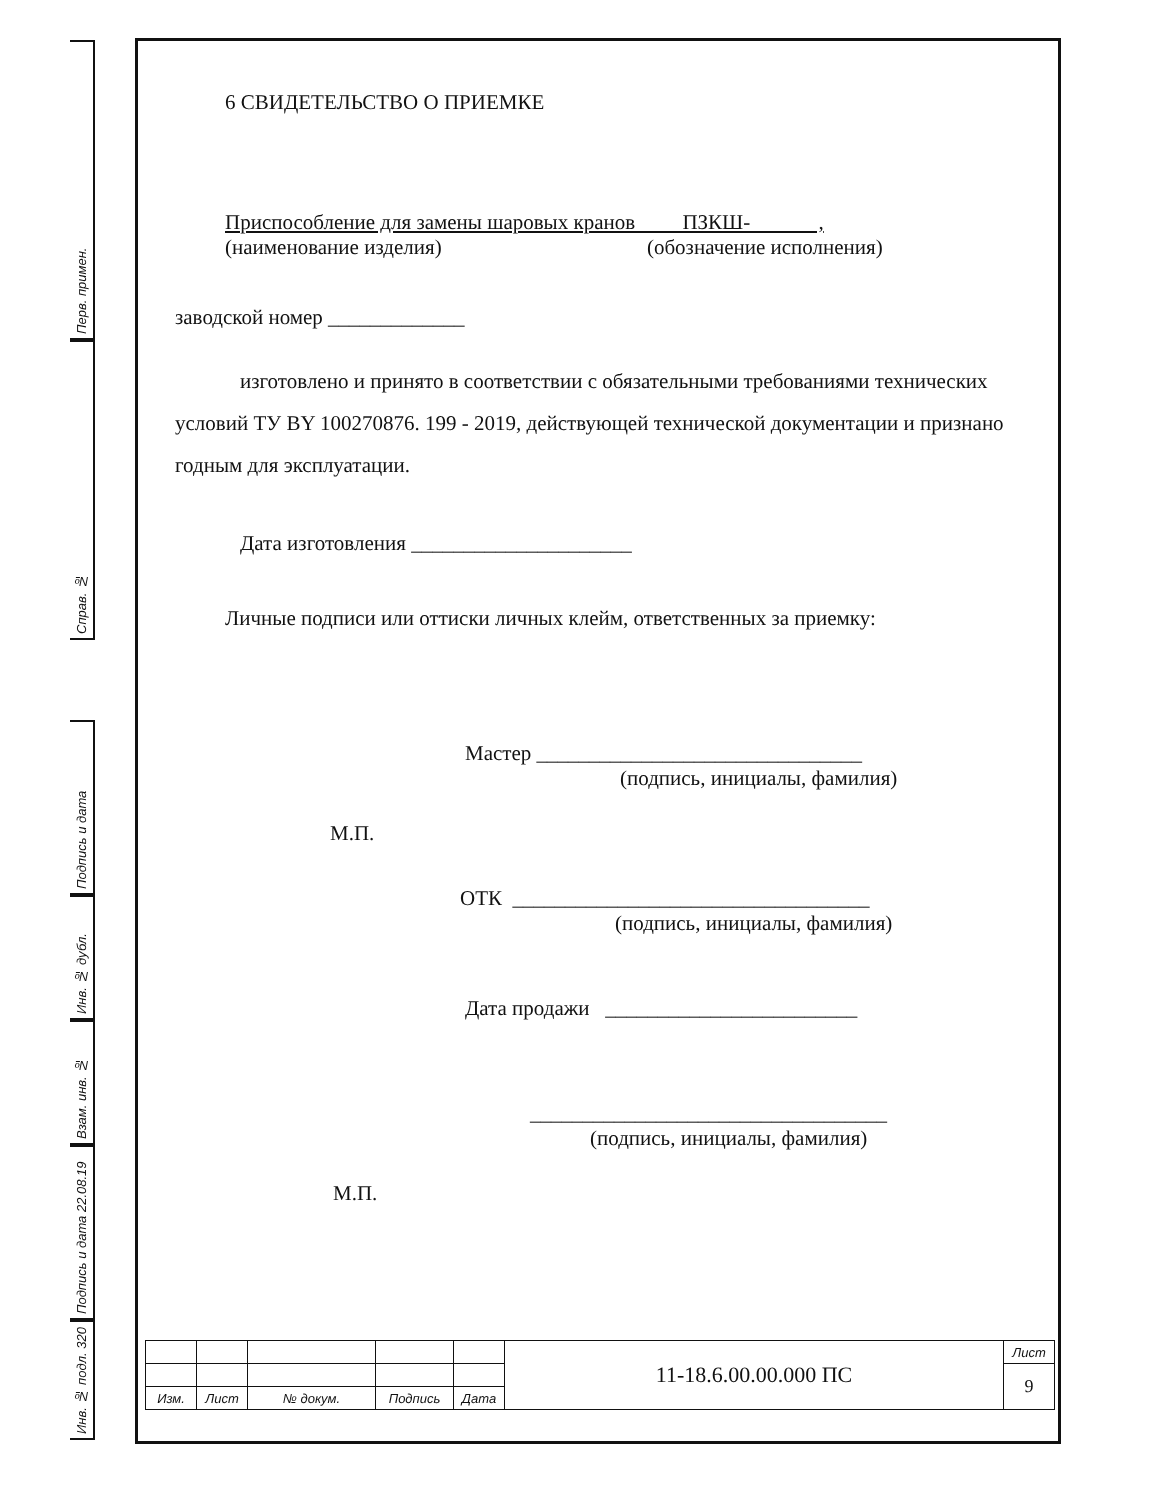Перв. примен.
Справ. №
Подпись и дата
Инв. № дубл.
Взам. инв. №
Подпись и дата 22.08.19
Инв. № подл. 320
6 СВИДЕТЕЛЬСТВО О ПРИЕМКЕ
Приспособление для замены шаровых кранов ПЗКШ- ,
(наименование изделия) (обозначение исполнения)
заводской номер _____________
изготовлено и принято в соответствии с обязательными требованиями технических условий ТУ BY 100270876. 199 - 2019, действующей технической документации и признано годным для эксплуатации.
Дата изготовления _____________________
Личные подписи или оттиски личных клейм, ответственных за приемку:
Мастер _______________________________
(подпись, инициалы, фамилия)
М.П.
ОТК __________________________________
(подпись, инициалы, фамилия)
Дата продажи ________________________
__________________________________
(подпись, инициалы, фамилия)
М.П.
| | | | | | 11-18.6.00.00.000 ПС | Лист |
| | | | | | | 9 |
| Изм. | Лист | № докум. | Подпись | Дата | | |